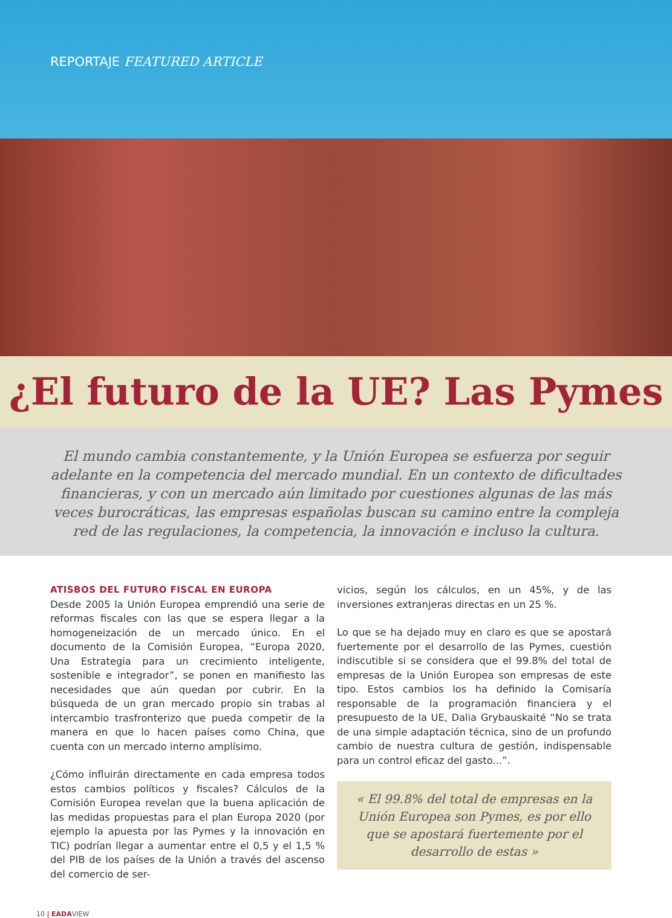REPORTAJE FEATURED ARTICLE
¿El futuro de la UE? Las Pymes
El mundo cambia constantemente, y la Unión Europea se esfuerza por seguir adelante en la competencia del mercado mundial. En un contexto de dificultades financieras, y con un mercado aún limitado por cuestiones algunas de las más veces burocráticas, las empresas españolas buscan su camino entre la compleja red de las regulaciones, la competencia, la innovación e incluso la cultura.
ATISBOS DEL FUTURO FISCAL EN EUROPA
Desde 2005 la Unión Europea emprendió una serie de reformas fiscales con las que se espera llegar a la homogeneización de un mercado único. En el documento de la Comisión Europea, “Europa 2020, Una Estrategia para un crecimiento inteligente, sostenible e integrador”, se ponen en manifiesto las necesidades que aún quedan por cubrir. En la búsqueda de un gran mercado propio sin trabas al intercambio trasfronterizo que pueda competir de la manera en que lo hacen países como China, que cuenta con un mercado interno amplísimo.
¿Cómo influirán directamente en cada empresa todos estos cambios políticos y fiscales? Cálculos de la Comisión Europea revelan que la buena aplicación de las medidas propuestas para el plan Europa 2020 (por ejemplo la apuesta por las Pymes y la innovación en TIC) podrían llegar a aumentar entre el 0,5 y el 1,5 % del PIB de los países de la Unión a través del ascenso del comercio de ser-
vicios, según los cálculos, en un 45%, y de las inversiones extranjeras directas en un 25 %.
Lo que se ha dejado muy en claro es que se apostará fuertemente por el desarrollo de las Pymes, cuestión indiscutible si se considera que el 99.8% del total de empresas de la Unión Europea son empresas de este tipo. Estos cambios los ha definido la Comisaría responsable de la programación financiera y el presupuesto de la UE, Dalia Grybauskaité “No se trata de una simple adaptación técnica, sino de un profundo cambio de nuestra cultura de gestión, indispensable para un control eficaz del gasto...”.
« El 99.8% del total de empresas en la Unión Europea son Pymes, es por ello que se apostará fuertemente por el desarrollo de estas »
10 | EADAVIEW